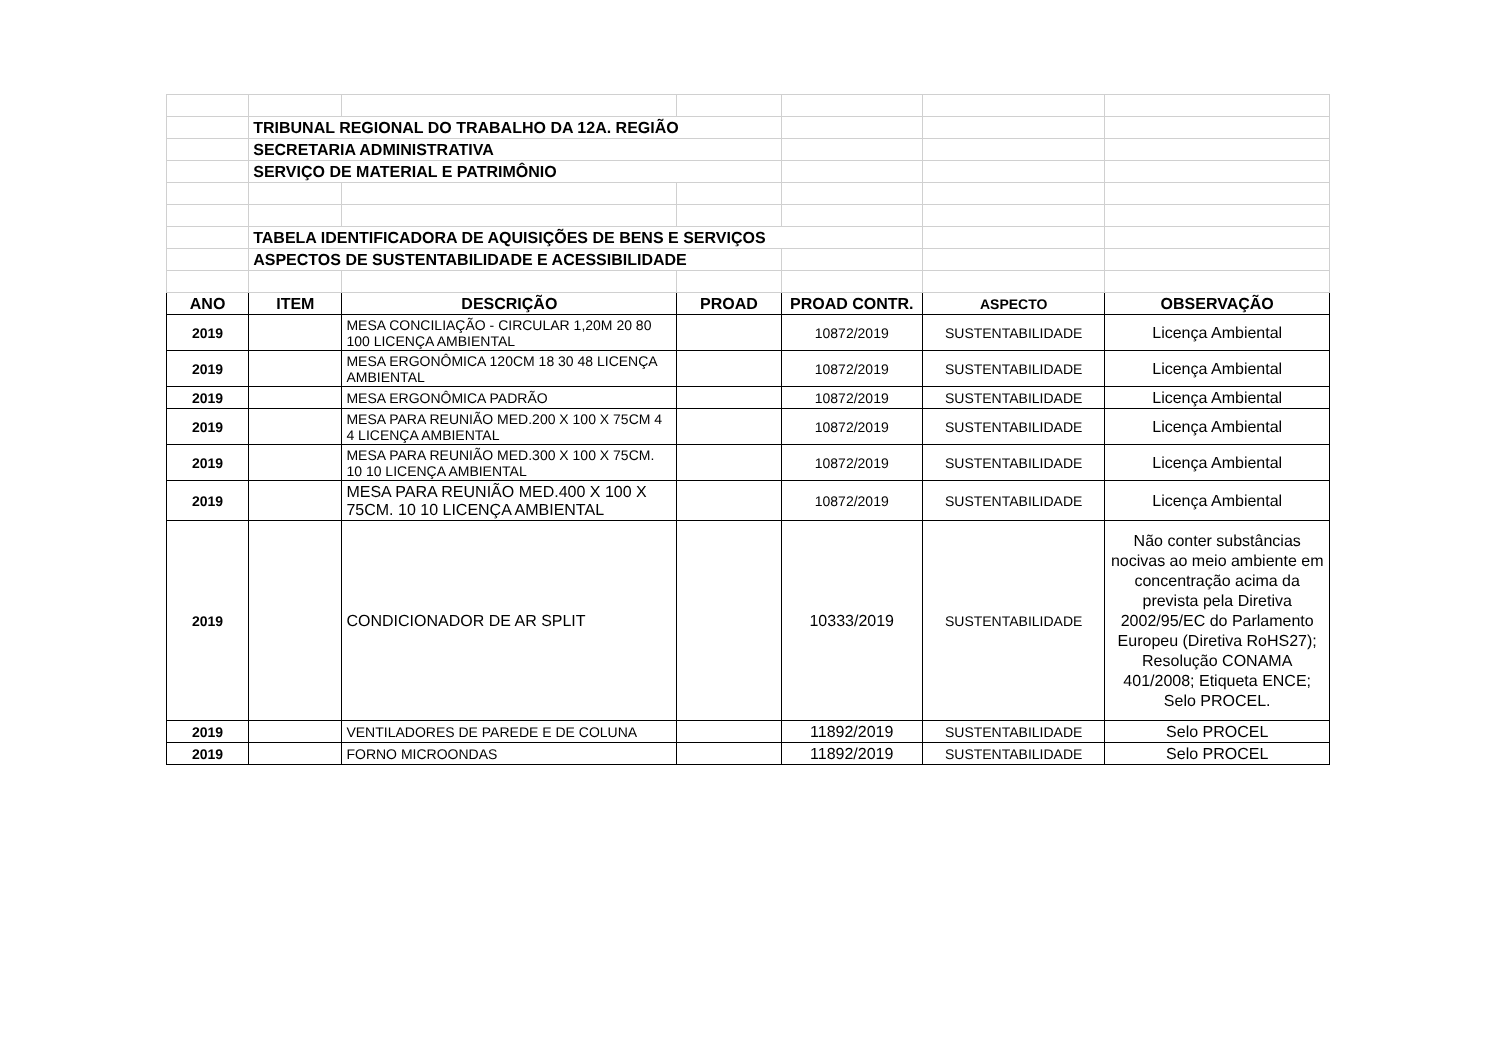| | TRIBUNAL REGIONAL DO TRABALHO DA 12A. REGIÃO | | | | | |
| | SECRETARIA ADMINISTRATIVA | | | | | |
| | SERVIÇO DE MATERIAL E PATRIMÔNIO | | | | | |
| | TABELA IDENTIFICADORA DE AQUISIÇÕES DE BENS E SERVIÇOS | | | | | |
| | ASPECTOS DE SUSTENTABILIDADE E ACESSIBILIDADE | | | | | |
| ANO | ITEM | DESCRIÇÃO | PROAD | PROAD CONTR. | ASPECTO | OBSERVAÇÃO |
| 2019 | | MESA CONCILIAÇÃO - CIRCULAR 1,20M 20 80 100 LICENÇA AMBIENTAL | | 10872/2019 | SUSTENTABILIDADE | Licença Ambiental |
| 2019 | | MESA ERGONÔMICA 120CM 18 30 48 LICENÇA AMBIENTAL | | 10872/2019 | SUSTENTABILIDADE | Licença Ambiental |
| 2019 | | MESA ERGONÔMICA PADRÃO | | 10872/2019 | SUSTENTABILIDADE | Licença Ambiental |
| 2019 | | MESA PARA REUNIÃO MED.200 X 100 X 75CM 4 4 LICENÇA AMBIENTAL | | 10872/2019 | SUSTENTABILIDADE | Licença Ambiental |
| 2019 | | MESA PARA REUNIÃO MED.300 X 100 X 75CM. 10 10 LICENÇA AMBIENTAL | | 10872/2019 | SUSTENTABILIDADE | Licença Ambiental |
| 2019 | | MESA PARA REUNIÃO MED.400 X 100 X 75CM. 10 10 LICENÇA AMBIENTAL | | 10872/2019 | SUSTENTABILIDADE | Licença Ambiental |
| 2019 | | CONDICIONADOR DE AR SPLIT | | 10333/2019 | SUSTENTABILIDADE | Não conter substâncias nocivas ao meio ambiente em concentração acima da prevista pela Diretiva 2002/95/EC do Parlamento Europeu (Diretiva RoHS27); Resolução CONAMA 401/2008; Etiqueta ENCE; Selo PROCEL. |
| 2019 | | VENTILADORES DE PAREDE E DE COLUNA | | 11892/2019 | SUSTENTABILIDADE | Selo PROCEL |
| 2019 | | FORNO MICROONDAS | | 11892/2019 | SUSTENTABILIDADE | Selo PROCEL |